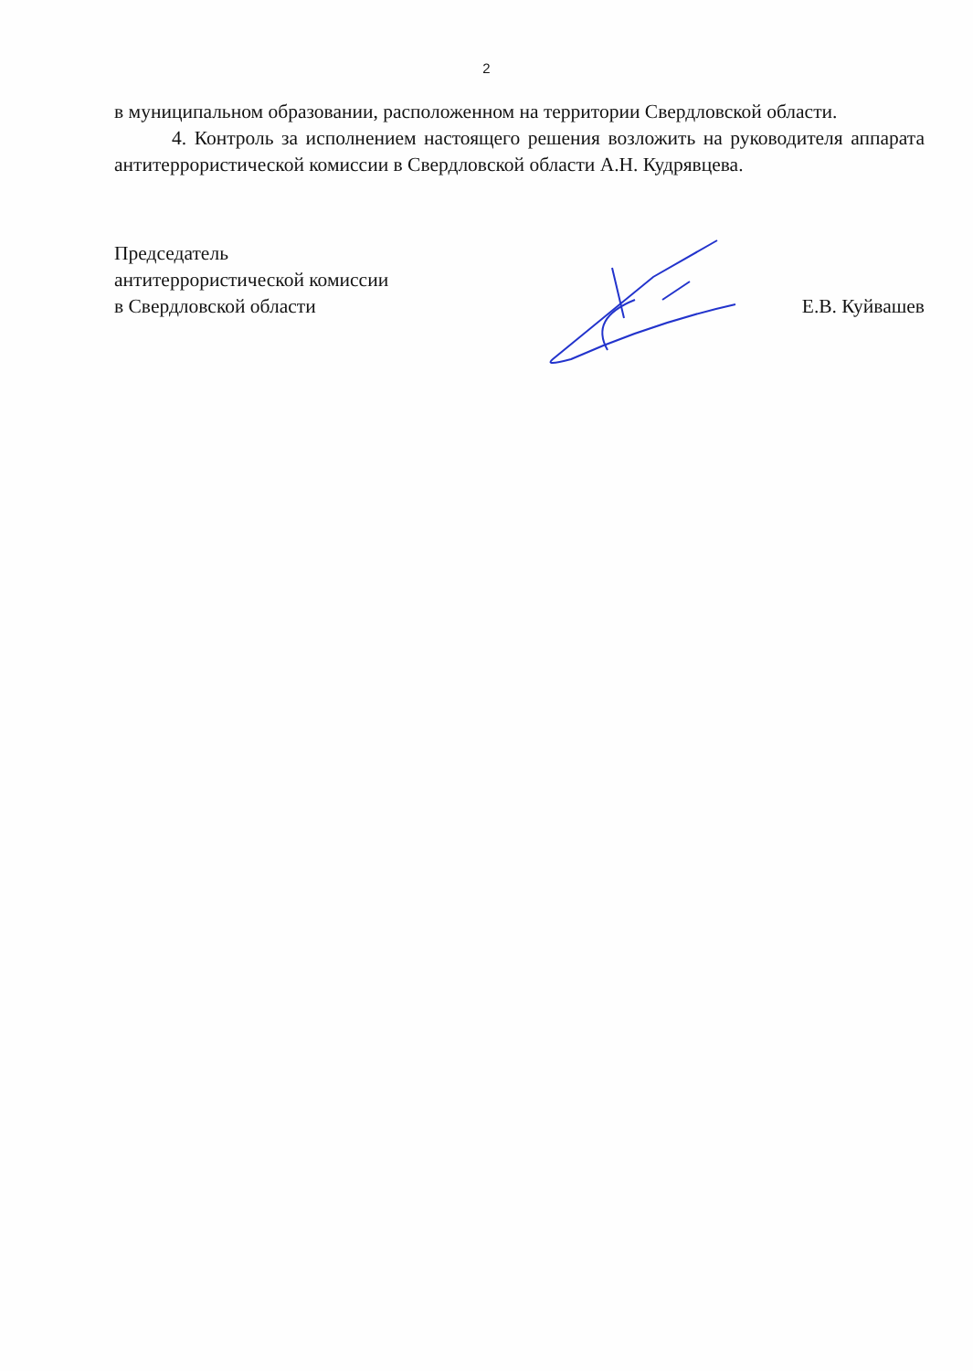2
в муниципальном образовании, расположенном на территории Свердловской области.
4. Контроль за исполнением настоящего решения возложить на руководителя аппарата антитеррористической комиссии в Свердловской области А.Н. Кудрявцева.
Председатель
антитеррористической комиссии
в Свердловской области
Е.В. Куйвашев